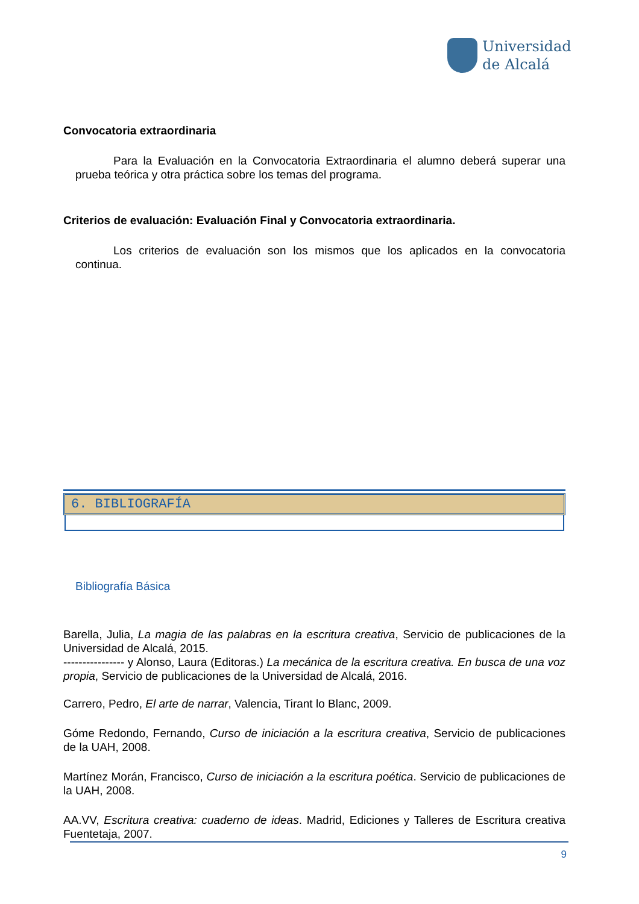Universidad
de Alcalá
Convocatoria extraordinaria
Para la Evaluación en la Convocatoria Extraordinaria el alumno deberá superar una prueba teórica y otra práctica sobre los temas del programa.
Criterios de evaluación: Evaluación Final y Convocatoria extraordinaria.
Los criterios de evaluación son los mismos que los aplicados en la convocatoria continua.
6. BIBLIOGRAFÍA
Bibliografía Básica
Barella, Julia, La magia de las palabras en la escritura creativa, Servicio de publicaciones de la Universidad de Alcalá, 2015.
---------------- y Alonso, Laura (Editoras.) La mecánica de la escritura creativa. En busca de una voz propia, Servicio de publicaciones de la Universidad de Alcalá, 2016.
Carrero, Pedro, El arte de narrar, Valencia, Tirant lo Blanc, 2009.
Góme Redondo, Fernando, Curso de iniciación a la escritura creativa, Servicio de publicaciones de la UAH, 2008.
Martínez Morán, Francisco, Curso de iniciación a la escritura poética. Servicio de publicaciones de la UAH, 2008.
AA.VV, Escritura creativa: cuaderno de ideas. Madrid, Ediciones y Talleres de Escritura creativa Fuentetaja, 2007.
9